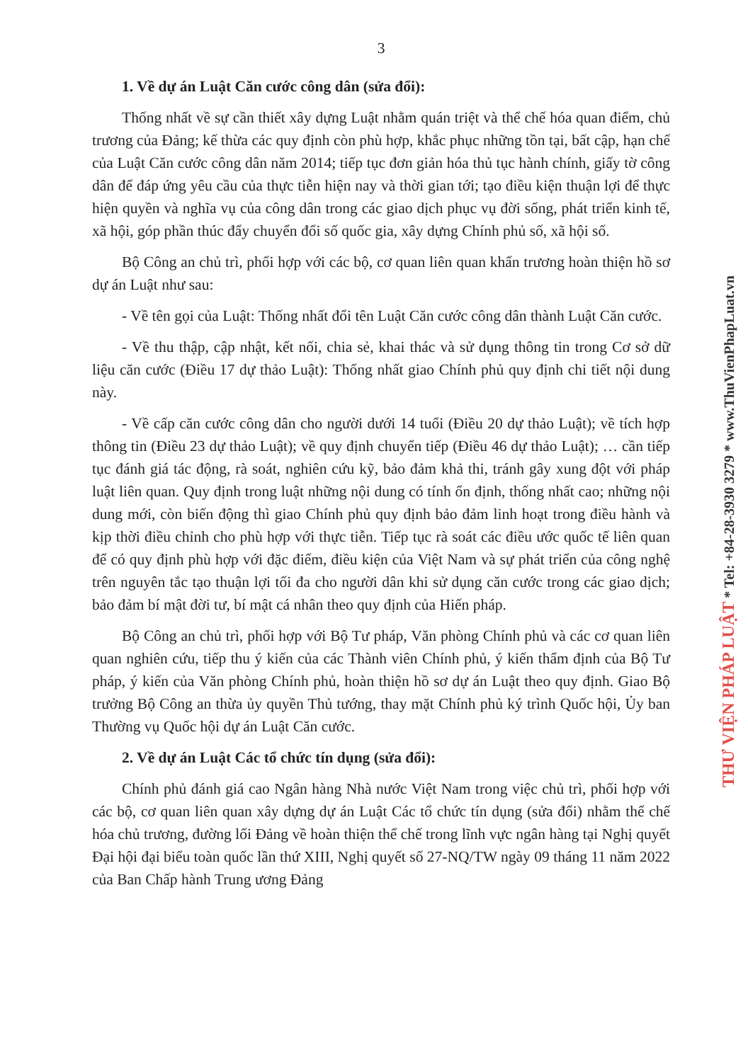3
1. Về dự án Luật Căn cước công dân (sửa đổi):
Thống nhất về sự cần thiết xây dựng Luật nhằm quán triệt và thể chế hóa quan điểm, chủ trương của Đảng; kế thừa các quy định còn phù hợp, khắc phục những tồn tại, bất cập, hạn chế của Luật Căn cước công dân năm 2014; tiếp tục đơn giản hóa thủ tục hành chính, giấy tờ công dân để đáp ứng yêu cầu của thực tiễn hiện nay và thời gian tới; tạo điều kiện thuận lợi để thực hiện quyền và nghĩa vụ của công dân trong các giao dịch phục vụ đời sống, phát triển kinh tế, xã hội, góp phần thúc đẩy chuyển đổi số quốc gia, xây dựng Chính phủ số, xã hội số.
Bộ Công an chủ trì, phối hợp với các bộ, cơ quan liên quan khẩn trương hoàn thiện hồ sơ dự án Luật như sau:
- Về tên gọi của Luật: Thống nhất đổi tên Luật Căn cước công dân thành Luật Căn cước.
- Về thu thập, cập nhật, kết nối, chia sẻ, khai thác và sử dụng thông tin trong Cơ sở dữ liệu căn cước (Điều 17 dự thảo Luật): Thống nhất giao Chính phủ quy định chi tiết nội dung này.
- Về cấp căn cước công dân cho người dưới 14 tuổi (Điều 20 dự thảo Luật); về tích hợp thông tin (Điều 23 dự thảo Luật); về quy định chuyển tiếp (Điều 46 dự thảo Luật); … cần tiếp tục đánh giá tác động, rà soát, nghiên cứu kỹ, bảo đảm khả thi, tránh gây xung đột với pháp luật liên quan. Quy định trong luật những nội dung có tính ổn định, thống nhất cao; những nội dung mới, còn biến động thì giao Chính phủ quy định bảo đảm linh hoạt trong điều hành và kịp thời điều chỉnh cho phù hợp với thực tiễn. Tiếp tục rà soát các điều ước quốc tế liên quan để có quy định phù hợp với đặc điểm, điều kiện của Việt Nam và sự phát triển của công nghệ trên nguyên tắc tạo thuận lợi tối đa cho người dân khi sử dụng căn cước trong các giao dịch; bảo đảm bí mật đời tư, bí mật cá nhân theo quy định của Hiến pháp.
Bộ Công an chủ trì, phối hợp với Bộ Tư pháp, Văn phòng Chính phủ và các cơ quan liên quan nghiên cứu, tiếp thu ý kiến của các Thành viên Chính phủ, ý kiến thẩm định của Bộ Tư pháp, ý kiến của Văn phòng Chính phủ, hoàn thiện hồ sơ dự án Luật theo quy định. Giao Bộ trưởng Bộ Công an thừa ủy quyền Thủ tướng, thay mặt Chính phủ ký trình Quốc hội, Ủy ban Thường vụ Quốc hội dự án Luật Căn cước.
2. Về dự án Luật Các tổ chức tín dụng (sửa đổi):
Chính phủ đánh giá cao Ngân hàng Nhà nước Việt Nam trong việc chủ trì, phối hợp với các bộ, cơ quan liên quan xây dựng dự án Luật Các tổ chức tín dụng (sửa đổi) nhằm thể chế hóa chủ trương, đường lối Đảng về hoàn thiện thể chế trong lĩnh vực ngân hàng tại Nghị quyết Đại hội đại biểu toàn quốc lần thứ XIII, Nghị quyết số 27-NQ/TW ngày 09 tháng 11 năm 2022 của Ban Chấp hành Trung ương Đảng
THƯ VIỆN PHÁP LUẬT * Tel: +84-28-3930 3279 * www.ThuVienPhapLuat.vn